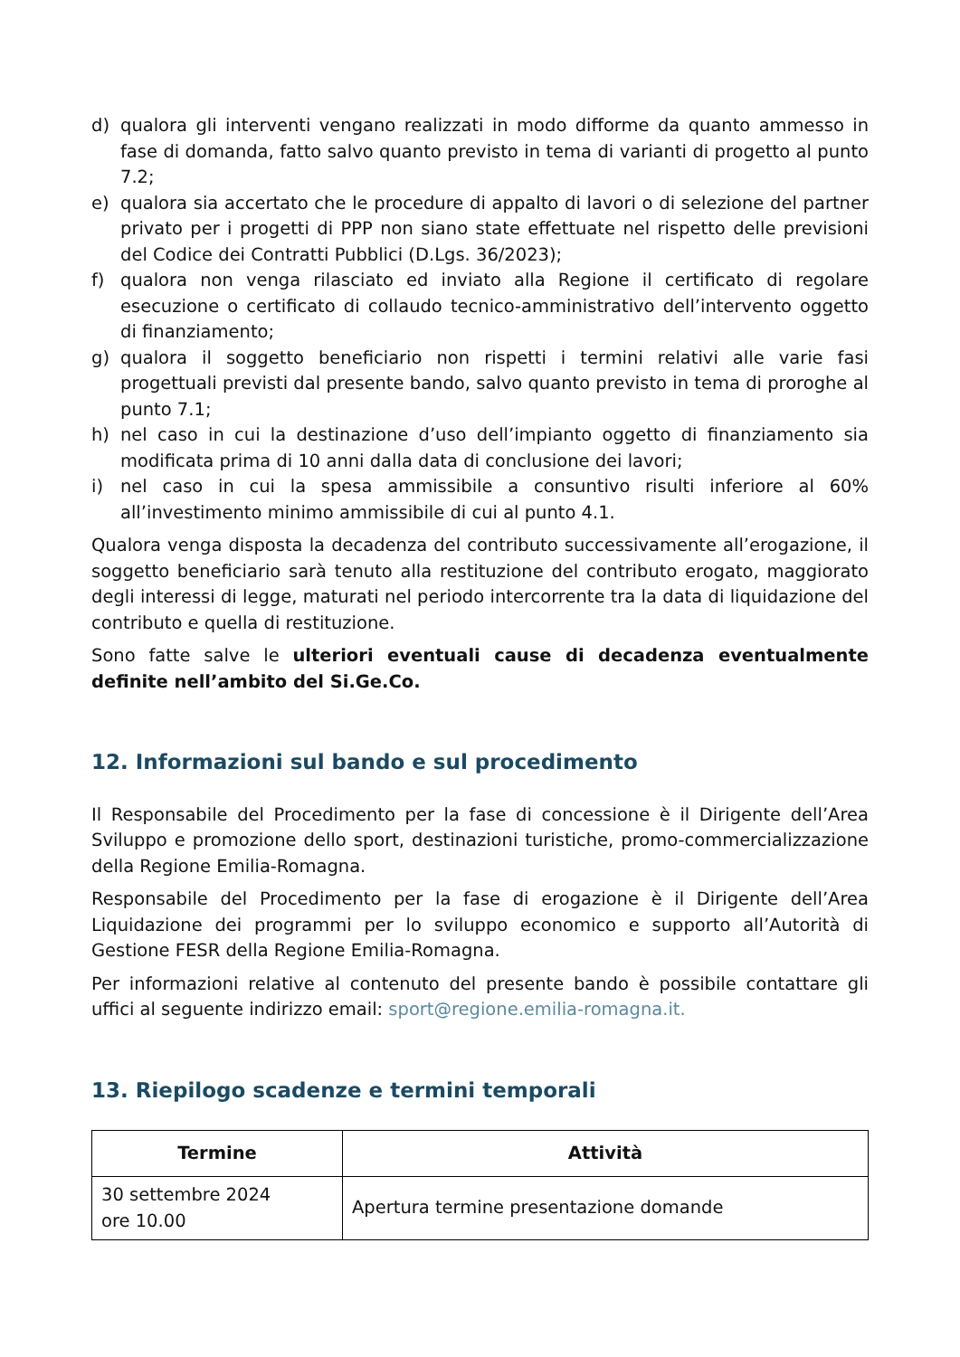d) qualora gli interventi vengano realizzati in modo difforme da quanto ammesso in fase di domanda, fatto salvo quanto previsto in tema di varianti di progetto al punto 7.2;
e) qualora sia accertato che le procedure di appalto di lavori o di selezione del partner privato per i progetti di PPP non siano state effettuate nel rispetto delle previsioni del Codice dei Contratti Pubblici (D.Lgs. 36/2023);
f) qualora non venga rilasciato ed inviato alla Regione il certificato di regolare esecuzione o certificato di collaudo tecnico-amministrativo dell’intervento oggetto di finanziamento;
g) qualora il soggetto beneficiario non rispetti i termini relativi alle varie fasi progettuali previsti dal presente bando, salvo quanto previsto in tema di proroghe al punto 7.1;
h) nel caso in cui la destinazione d’uso dell’impianto oggetto di finanziamento sia modificata prima di 10 anni dalla data di conclusione dei lavori;
i) nel caso in cui la spesa ammissibile a consuntivo risulti inferiore al 60% all’investimento minimo ammissibile di cui al punto 4.1.
Qualora venga disposta la decadenza del contributo successivamente all’erogazione, il soggetto beneficiario sarà tenuto alla restituzione del contributo erogato, maggiorato degli interessi di legge, maturati nel periodo intercorrente tra la data di liquidazione del contributo e quella di restituzione.
Sono fatte salve le ulteriori eventuali cause di decadenza eventualmente definite nell’ambito del Si.Ge.Co.
12. Informazioni sul bando e sul procedimento
Il Responsabile del Procedimento per la fase di concessione è il Dirigente dell’Area Sviluppo e promozione dello sport, destinazioni turistiche, promo-commercializzazione della Regione Emilia-Romagna.
Responsabile del Procedimento per la fase di erogazione è il Dirigente dell’Area Liquidazione dei programmi per lo sviluppo economico e supporto all’Autorità di Gestione FESR della Regione Emilia-Romagna.
Per informazioni relative al contenuto del presente bando è possibile contattare gli uffici al seguente indirizzo email: sport@regione.emilia-romagna.it.
13. Riepilogo scadenze e termini temporali
| Termine | Attività |
| --- | --- |
| 30 settembre 2024 ore 10.00 | Apertura termine presentazione domande |